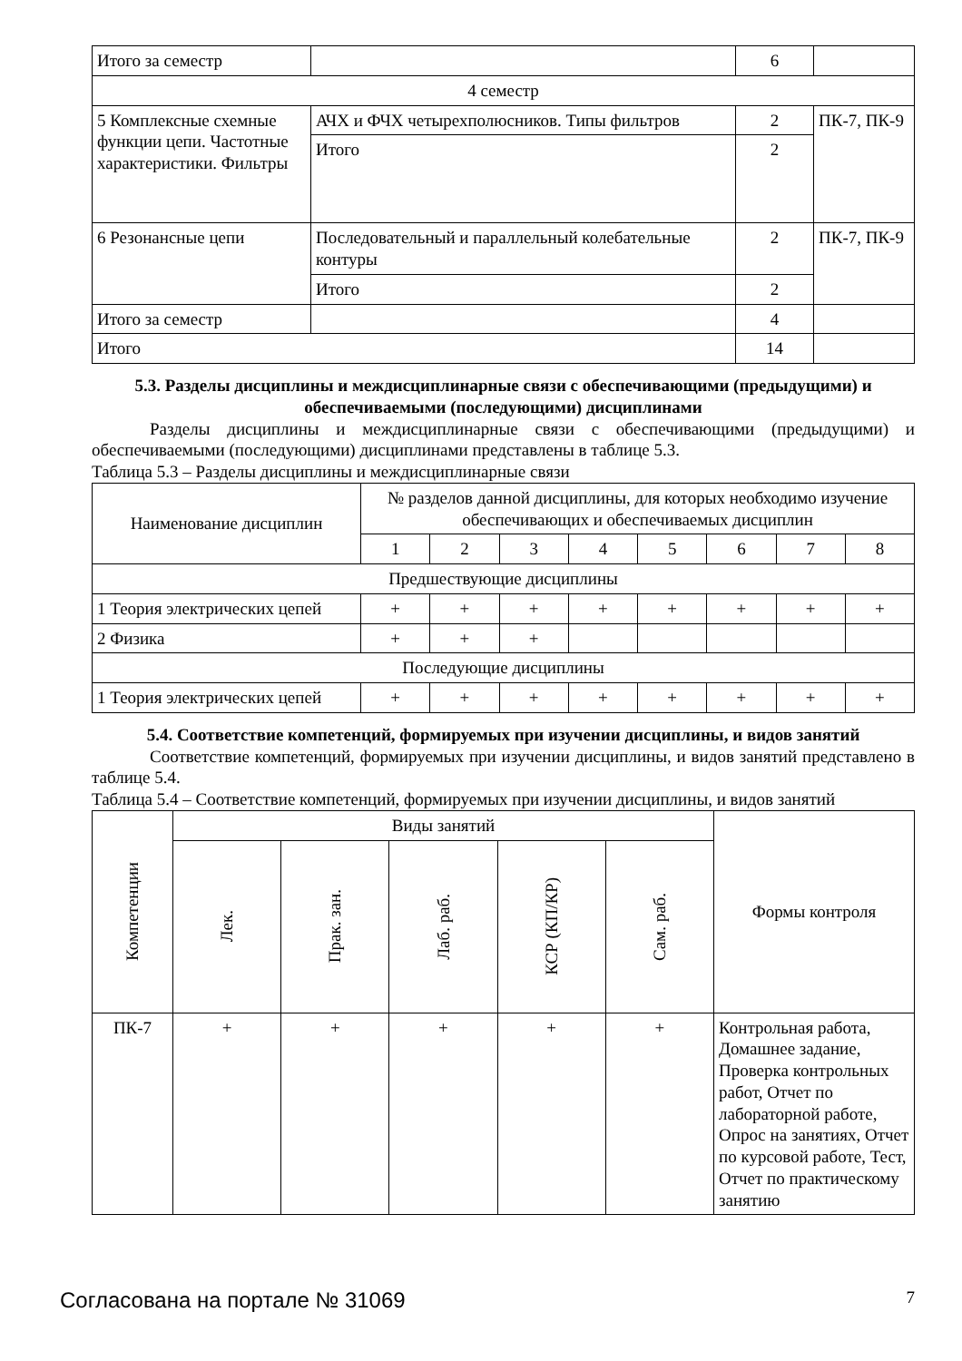| Итого за семестр | | 6 | |
| 4 семестр | | | |
| 5 Комплексные схемные функции цепи. Частотные характеристики. Фильтры | АЧХ и ФЧХ четырехполюсников. Типы фильтров | 2 | ПК-7, ПК-9 |
| | Итого | 2 | |
| 6 Резонансные цепи | Последовательный и параллельный колебательные контуры | 2 | ПК-7, ПК-9 |
| | Итого | 2 | |
| Итого за семестр | | 4 | |
| Итого | | 14 | |
5.3. Разделы дисциплины и междисциплинарные связи с обеспечивающими (предыдущими) и обеспечиваемыми (последующими) дисциплинами
Разделы дисциплины и междисциплинарные связи с обеспечивающими (предыдущими) и обеспечиваемыми (последующими) дисциплинами представлены в таблице 5.3.
Таблица 5.3 – Разделы дисциплины и междисциплинарные связи
| Наименование дисциплин | № разделов данной дисциплины, для которых необходимо изучение обеспечивающих и обеспечиваемых дисциплин | | | | | | | |
| --- | --- | --- | --- | --- | --- | --- | --- | --- |
| | 1 | 2 | 3 | 4 | 5 | 6 | 7 | 8 |
| Предшествующие дисциплины | | | | | | | | |
| 1 Теория электрических цепей | + | + | + | + | + | + | + | + |
| 2 Физика | + | + | + | | | | | |
| Последующие дисциплины | | | | | | | | |
| 1 Теория электрических цепей | + | + | + | + | + | + | + | + |
5.4. Соответствие компетенций, формируемых при изучении дисциплины, и видов занятий
Соответствие компетенций, формируемых при изучении дисциплины, и видов занятий представлено в таблице 5.4.
Таблица 5.4 – Соответствие компетенций, формируемых при изучении дисциплины, и видов занятий
| Компетенции | Виды занятий | | | | | Формы контроля |
| --- | --- | --- | --- | --- | --- | --- |
| | Лек. | Прак. зан. | Лаб. раб. | КСР (КП/КР) | Сам. раб. | |
| ПК-7 | + | + | + | + | + | Контрольная работа, Домашнее задание, Проверка контрольных работ, Отчет по лабораторной работе, Опрос на занятиях, Отчет по курсовой работе, Тест, Отчет по практическому занятию |
Согласована на портале № 31069 7